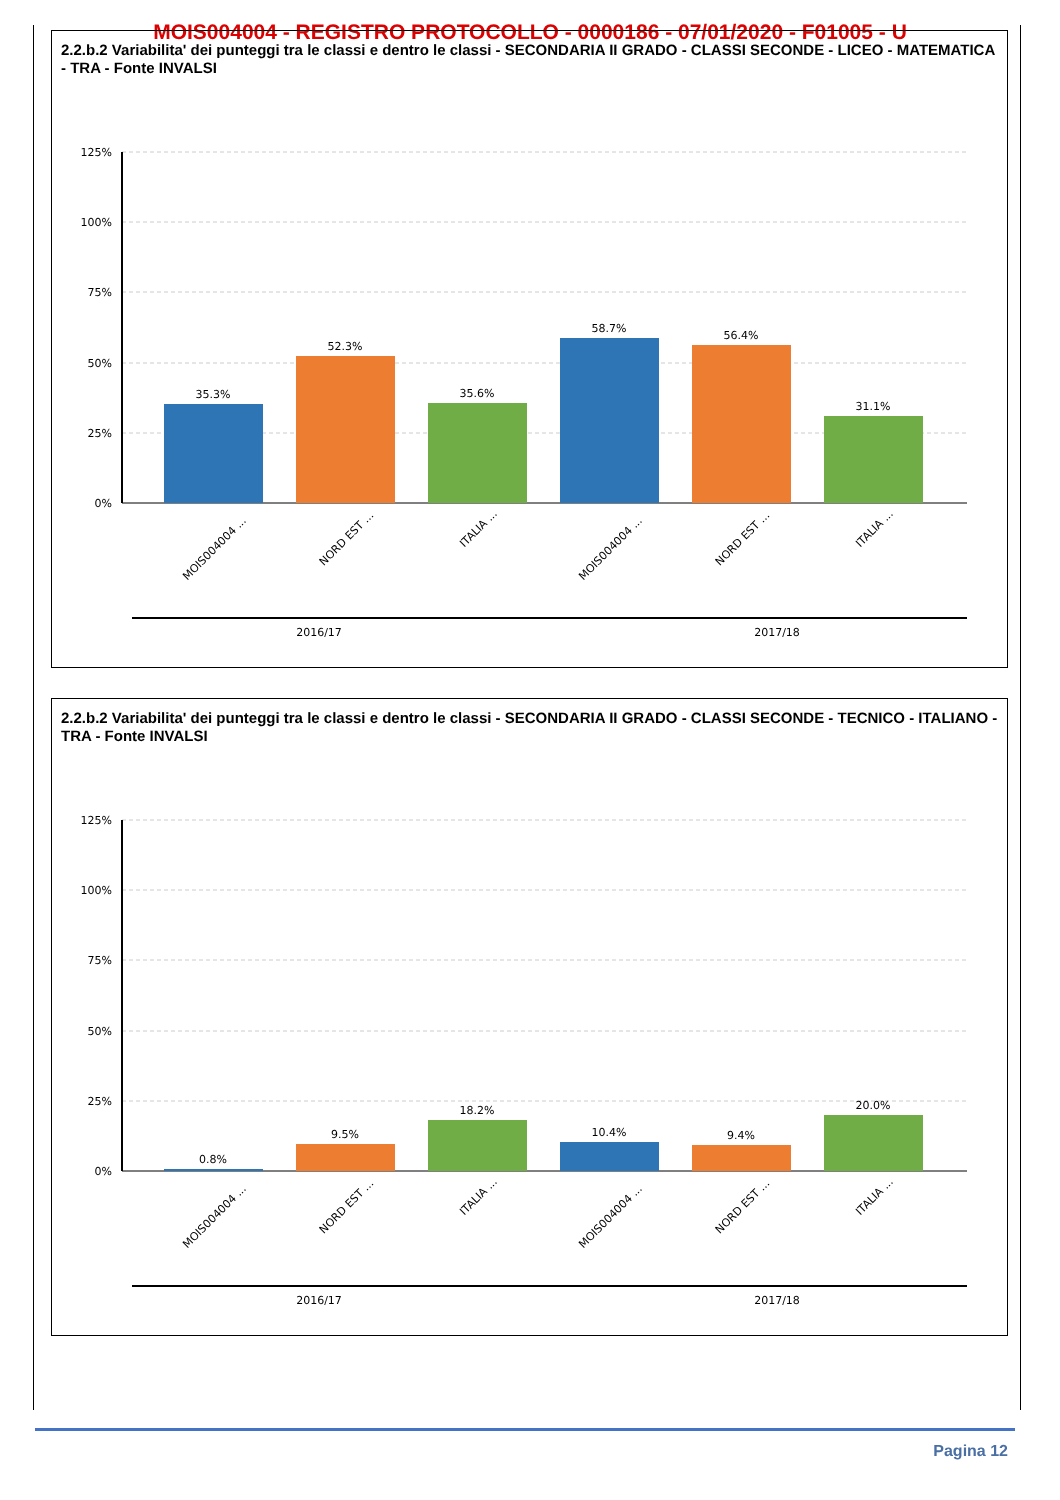MOIS004004 - REGISTRO PROTOCOLLO - 0000186 - 07/01/2020 - F01005 - U
2.2.b.2 Variabilita' dei punteggi tra le classi e dentro le classi - SECONDARIA II GRADO - CLASSI SECONDE - LICEO - MATEMATICA - TRA - Fonte INVALSI
125%
100%
75%
50%
25%
0%
35.3%
52.3%
35.6%
58.7%
56.4%
31.1%
MOIS004004 ...
NORD EST ...
ITALIA ...
MOIS004004 ...
NORD EST ...
ITALIA ...
2016/17
2017/18
2.2.b.2 Variabilita' dei punteggi tra le classi e dentro le classi - SECONDARIA II GRADO - CLASSI SECONDE - TECNICO - ITALIANO - TRA - Fonte INVALSI
125%
100%
75%
50%
25%
0%
0.8%
9.5%
18.2%
10.4%
9.4%
20.0%
MOIS004004 ...
NORD EST ...
ITALIA ...
MOIS004004 ...
NORD EST ...
ITALIA ...
2016/17
2017/18
Pagina 12